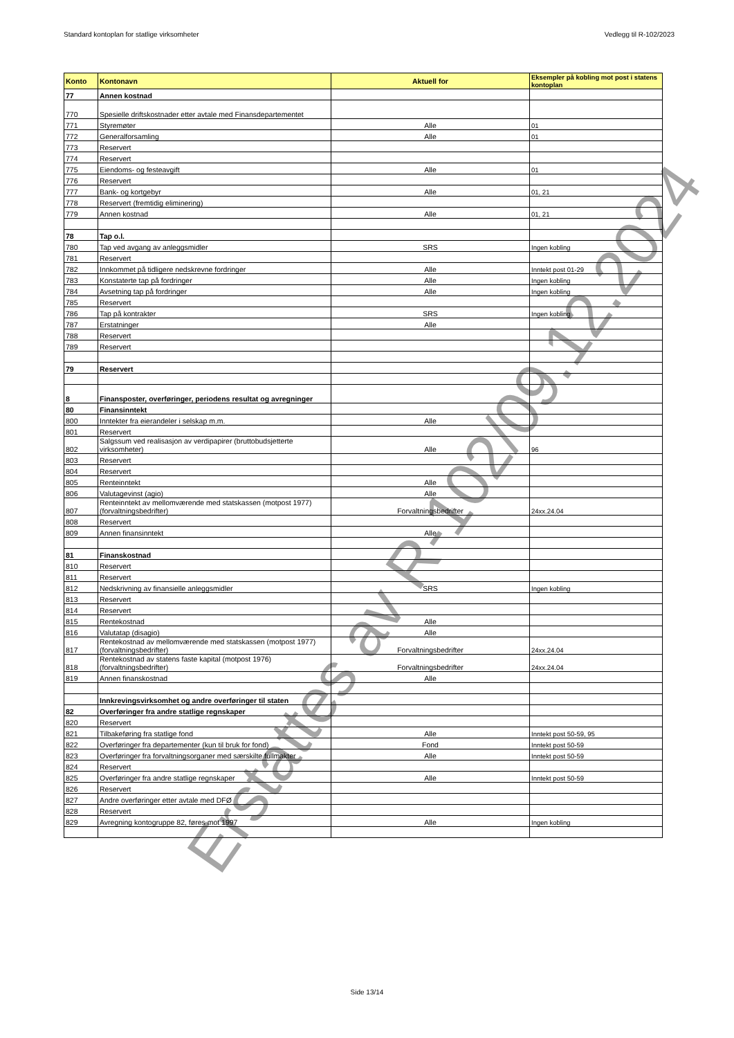Standard kontoplan for statlige virksomheter Vedlegg til R-102/2023
| Konto | Kontonavn | Aktuell for | Eksempler på kobling mot post i statens kontoplan |
| --- | --- | --- | --- |
| 77 | Annen kostnad | | |
| 770 | Spesielle driftskostnader etter avtale med Finansdepartementet | | |
| 771 | Styremøter | Alle | 01 |
| 772 | Generalforsamling | Alle | 01 |
| 773 | Reservert | | |
| 774 | Reservert | | |
| 775 | Eiendoms- og festeavgift | Alle | 01 |
| 776 | Reservert | | |
| 777 | Bank- og kortgebyr | Alle | 01, 21 |
| 778 | Reservert (fremtidig eliminering) | | |
| 779 | Annen kostnad | Alle | 01, 21 |
| 78 | Tap o.l. | | |
| 780 | Tap ved avgang av anleggsmidler | SRS | Ingen kobling |
| 781 | Reservert | | |
| 782 | Innkommet på tidligere nedskrevne fordringer | Alle | Inntekt post 01-29 |
| 783 | Konstaterte tap på fordringer | Alle | Ingen kobling |
| 784 | Avsetning tap på fordringer | Alle | Ingen kobling |
| 785 | Reservert | | |
| 786 | Tap på kontrakter | SRS | Ingen kobling |
| 787 | Erstatninger | Alle | |
| 788 | Reservert | | |
| 789 | Reservert | | |
| 79 | Reservert | | |
| 8 | Finansposter, overføringer, periodens resultat og avregninger | | |
| 80 | Finansinntekt | | |
| 800 | Inntekter fra eierandeler i selskap m.m. | Alle | |
| 801 | Reservert | | |
| 802 | Salgssum ved realisasjon av verdipapirer (bruttobudsjetterte virksomheter) | Alle | 96 |
| 803 | Reservert | | |
| 804 | Reservert | | |
| 805 | Renteinntekt | Alle | |
| 806 | Valutagevinst (agio) | Alle | |
| 807 | Renteinntekt av mellomværende med statskassen (motpost 1977) (forvaltningsbedrifter) | Forvaltningsbedrifter | 24xx.24.04 |
| 808 | Reservert | | |
| 809 | Annen finansinntekt | Alle | |
| 81 | Finanskostnad | | |
| 810 | Reservert | | |
| 811 | Reservert | | |
| 812 | Nedskrivning av finansielle anleggsmidler | SRS | Ingen kobling |
| 813 | Reservert | | |
| 814 | Reservert | | |
| 815 | Rentekostnad | Alle | |
| 816 | Valutatap (disagio) | Alle | |
| 817 | Rentekostnad av mellomværende med statskassen (motpost 1977) (forvaltningsbedrifter) | Forvaltningsbedrifter | 24xx.24.04 |
| 818 | Rentekostnad av statens faste kapital (motpost 1976) (forvaltningsbedrifter) | Forvaltningsbedrifter | 24xx.24.04 |
| 819 | Annen finanskostnad | Alle | |
| | Innkrevingsvirksomhet og andre overføringer til staten | | |
| 82 | Overføringer fra andre statlige regnskaper | | |
| 820 | Reservert | | |
| 821 | Tilbakeføring fra statlige fond | Alle | Inntekt post 50-59, 95 |
| 822 | Overføringer fra departementer (kun til bruk for fond) | Fond | Inntekt post 50-59 |
| 823 | Overføringer fra forvaltningsorganer med særskilte fullmakter | Alle | Inntekt post 50-59 |
| 824 | Reservert | | |
| 825 | Overføringer fra andre statlige regnskaper | Alle | Inntekt post 50-59 |
| 826 | Reservert | | |
| 827 | Andre overføringer etter avtale med DFØ | | |
| 828 | Reservert | | |
| 829 | Avregning kontogruppe 82, føres mot 1997 | Alle | Ingen kobling |
Side 13/14
Erstattes av R-102/09.12.2024